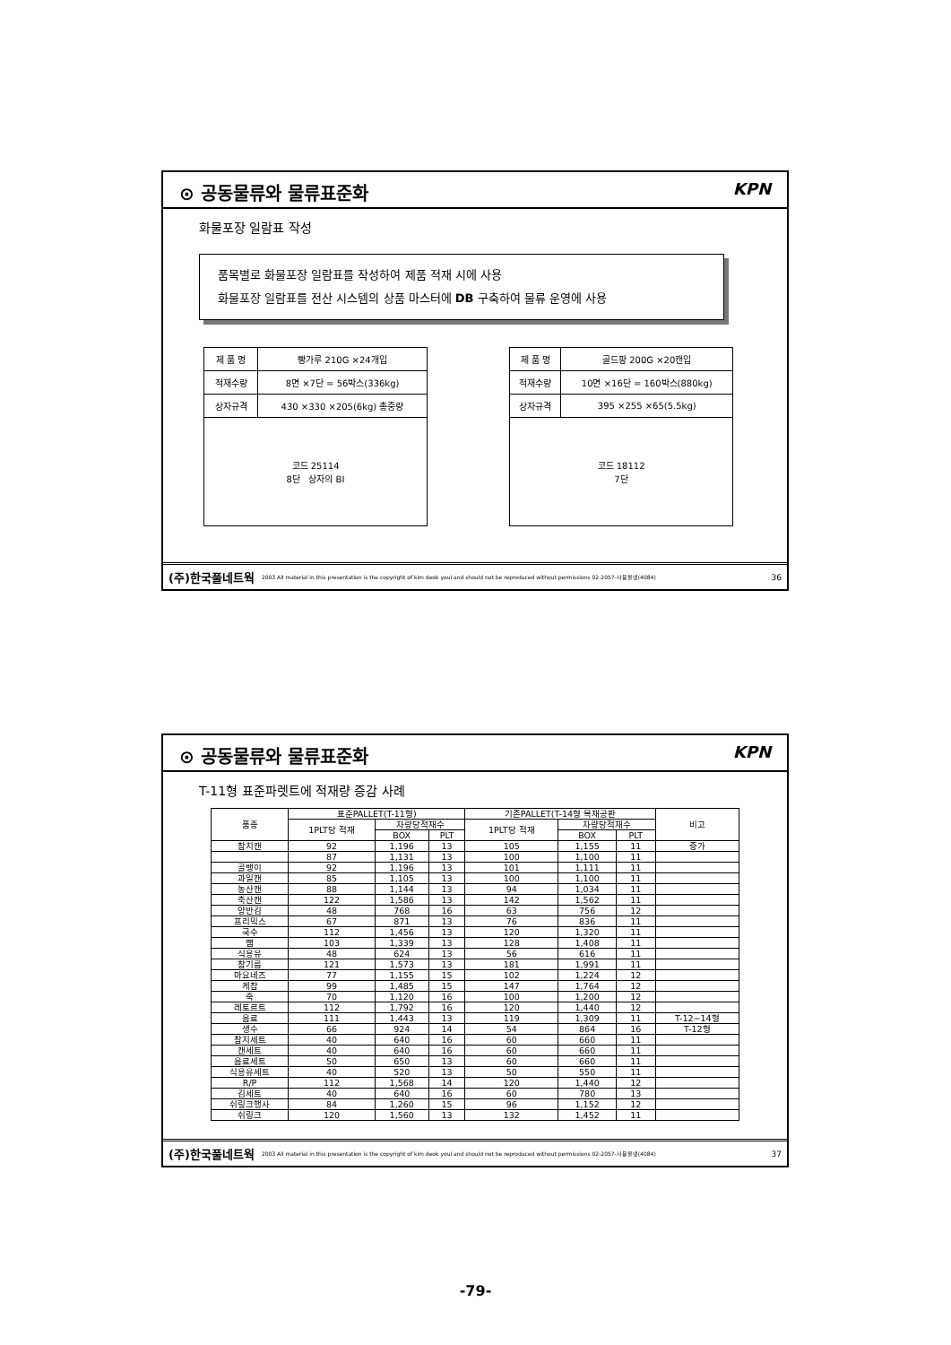⊙ 공동물류와 물류표준화 KPN
화물포장 일람표 작성
품목별로 화물포장 일람표를 작성하여 제품 적재 시에 사용
화물포장 일람표를 전산 시스템의 상품 마스터에 DB 구축하여 물류 운영에 사용
| 제 품 명 | 빵가루 210G ×24개입 |
| 적재수량 | 8면 ×7단 = 56박스(336kg) |
| 상자규격 | 430 ×330 ×205(6kg) 총중량 |
| 코드 25114 8단 상자의 BI | |
| 제 품 명 | 골드팡 200G ×20캔입 |
| 적재수량 | 10면 ×16단 = 160박스(880kg) |
| 상자규격 | 395 ×255 ×65(5.5kg) |
| 코드 18112 7단 | |
(주)한국풀네트웍 2003 All material in this presentation is the copyright of kim deok youl and should not be reproduced without permissions 02-2057-사용불넷(4084) 36
⊙ 공동물류와 물류표준화 KPN
T-11형 표준파렛트에 적재량 증감 사례
| 품종 | 표준PALLET(T-11형) | | | 기존PALLET(T-14형 목재공판 | | | 비고 |
| --- | --- | --- | --- | --- | --- | --- | --- |
| | 1PLT당 적재 | 차량당적재수 | | 1PLT당 적재 | 차량당적재수 | | |
| | | BOX | PLT | | BOX | PLT | |
| 참치캔 | 92 | 1,196 | 13 | 105 | 1,155 | 11 | 증가 |
| | 87 | 1,131 | 13 | 100 | 1,100 | 11 | |
| 골뱅이 | 92 | 1,196 | 13 | 101 | 1,111 | 11 | |
| 과일캔 | 85 | 1,105 | 13 | 100 | 1,100 | 11 | |
| 농산캔 | 88 | 1,144 | 13 | 94 | 1,034 | 11 | |
| 축산캔 | 122 | 1,586 | 13 | 142 | 1,562 | 11 | |
| 양반김 | 48 | 768 | 16 | 63 | 756 | 12 | |
| 프리믹스 | 67 | 871 | 13 | 76 | 836 | 11 | |
| 국수 | 112 | 1,456 | 13 | 120 | 1,320 | 11 | |
| 쨈 | 103 | 1,339 | 13 | 128 | 1,408 | 11 | |
| 식용유 | 48 | 624 | 13 | 56 | 616 | 11 | |
| 참기름 | 121 | 1,573 | 13 | 181 | 1,991 | 11 | |
| 마요네즈 | 77 | 1,155 | 15 | 102 | 1,224 | 12 | |
| 케찹 | 99 | 1,485 | 15 | 147 | 1,764 | 12 | |
| 죽 | 70 | 1,120 | 16 | 100 | 1,200 | 12 | |
| 레토르트 | 112 | 1,792 | 16 | 120 | 1,440 | 12 | |
| 음료 | 111 | 1,443 | 13 | 119 | 1,309 | 11 | T-12~14형 |
| 생수 | 66 | 924 | 14 | 54 | 864 | 16 | T-12형 |
| 참치세트 | 40 | 640 | 16 | 60 | 660 | 11 | |
| 캔세트 | 40 | 640 | 16 | 60 | 660 | 11 | |
| 음료세트 | 50 | 650 | 13 | 60 | 660 | 11 | |
| 식용유세트 | 40 | 520 | 13 | 50 | 550 | 11 | |
| R/P | 112 | 1,568 | 14 | 120 | 1,440 | 12 | |
| 김세트 | 40 | 640 | 16 | 60 | 780 | 13 | |
| 쉬링크행사 | 84 | 1,260 | 15 | 96 | 1,152 | 12 | |
| 쉬링크 | 120 | 1,560 | 13 | 132 | 1,452 | 11 | |
(주)한국풀네트웍 2003 All material in this presentation is the copyright of kim deok youl and should not be reproduced without permissions 02-2057-사용불넷(4084) 37
-79-